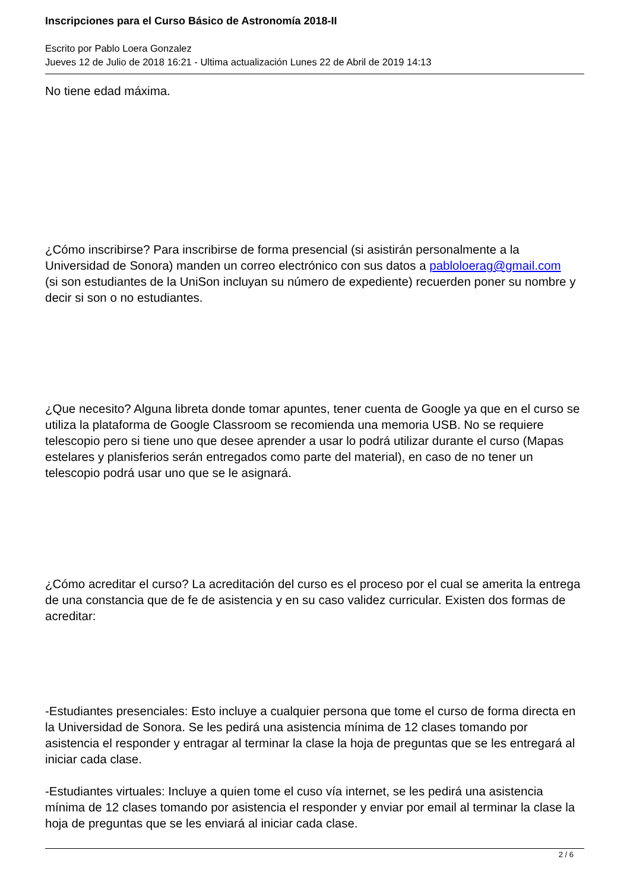Inscripciones para el Curso Básico de Astronomía 2018-II
Escrito por Pablo Loera Gonzalez
Jueves 12 de Julio de 2018 16:21 - Ultima actualización Lunes 22 de Abril de 2019 14:13
No tiene edad máxima.
¿Cómo inscribirse? Para inscribirse de forma presencial (si asistirán personalmente a la Universidad de Sonora) manden un correo electrónico con sus datos a pabloloerag@gmail.com
(si son estudiantes de la UniSon incluyan su número de expediente) recuerden poner su nombre y decir si son o no estudiantes.
¿Que necesito? Alguna libreta donde tomar apuntes, tener cuenta de Google ya que en el curso se utiliza la plataforma de Google Classroom se recomienda una memoria USB. No se requiere telescopio pero si tiene uno que desee aprender a usar lo podrá utilizar durante el curso (Mapas estelares y planisferios serán entregados como parte del material), en caso de no tener un telescopio podrá usar uno que se le asignará.
¿Cómo acreditar el curso? La acreditación del curso es el proceso por el cual se amerita la entrega de una constancia que de fe de asistencia y en su caso validez curricular. Existen dos formas de acreditar:
-Estudiantes presenciales: Esto incluye a cualquier persona que tome el curso de forma directa en la Universidad de Sonora. Se les pedirá una asistencia mínima de 12 clases tomando por asistencia el responder y entragar al terminar la clase la hoja de preguntas que se les entregará al iniciar cada clase.
-Estudiantes virtuales: Incluye a quien tome el cuso vía internet, se les pedirá una asistencia mínima de 12 clases tomando por asistencia el responder y enviar por email al terminar la clase la hoja de preguntas que se les enviará al iniciar cada clase.
2 / 6